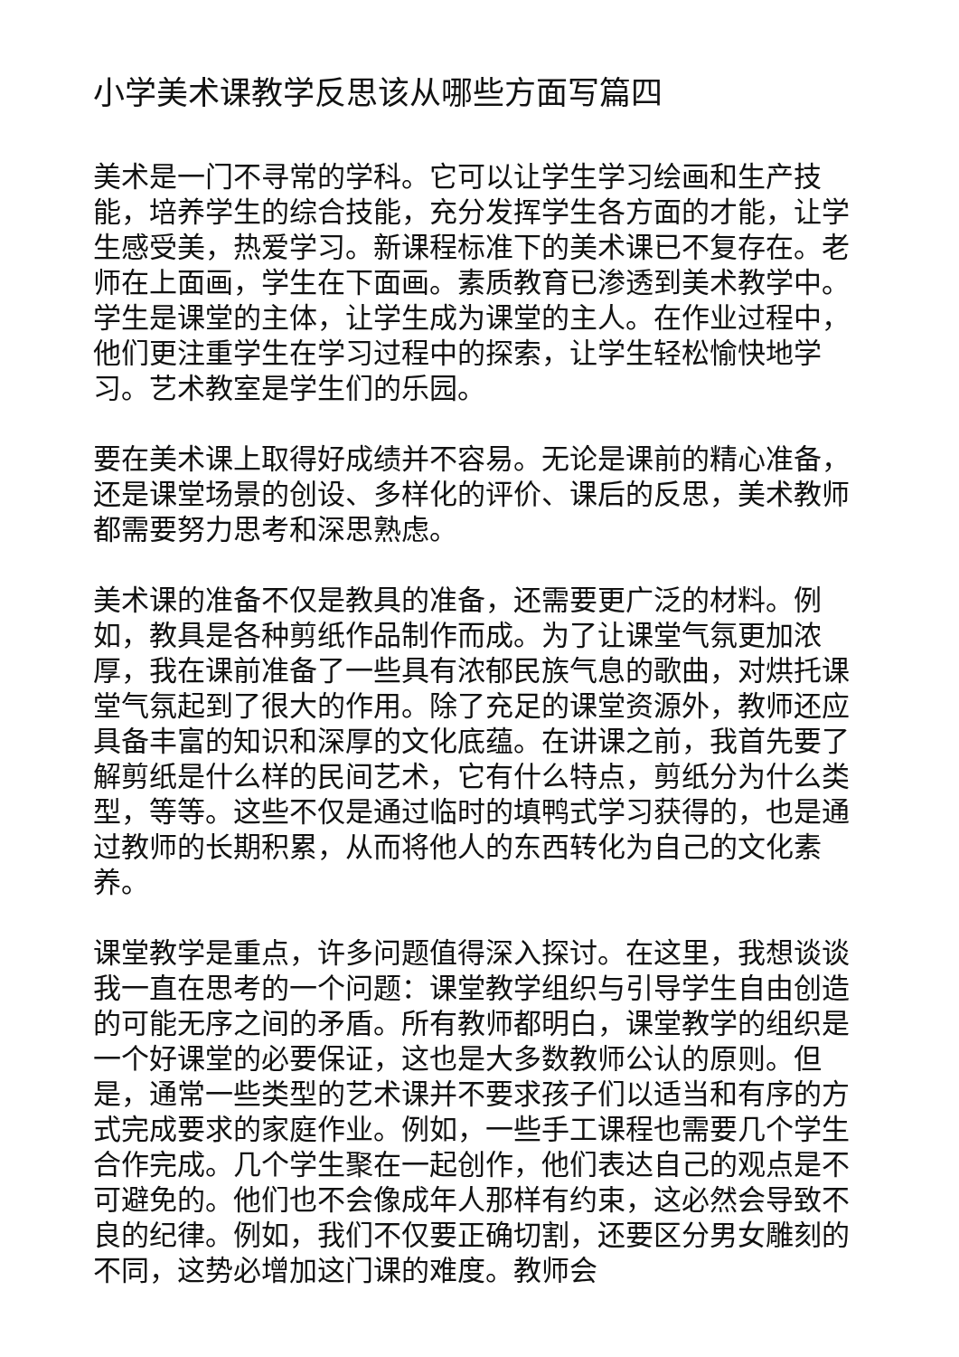小学美术课教学反思该从哪些方面写篇四
美术是一门不寻常的学科。它可以让学生学习绘画和生产技能，培养学生的综合技能，充分发挥学生各方面的才能，让学生感受美，热爱学习。新课程标准下的美术课已不复存在。老师在上面画，学生在下面画。素质教育已渗透到美术教学中。学生是课堂的主体，让学生成为课堂的主人。在作业过程中，他们更注重学生在学习过程中的探索，让学生轻松愉快地学习。艺术教室是学生们的乐园。
要在美术课上取得好成绩并不容易。无论是课前的精心准备，还是课堂场景的创设、多样化的评价、课后的反思，美术教师都需要努力思考和深思熟虑。
美术课的准备不仅是教具的准备，还需要更广泛的材料。例如，教具是各种剪纸作品制作而成。为了让课堂气氛更加浓厚，我在课前准备了一些具有浓郁民族气息的歌曲，对烘托课堂气氛起到了很大的作用。除了充足的课堂资源外，教师还应具备丰富的知识和深厚的文化底蕴。在讲课之前，我首先要了解剪纸是什么样的民间艺术，它有什么特点，剪纸分为什么类型，等等。这些不仅是通过临时的填鸭式学习获得的，也是通过教师的长期积累，从而将他人的东西转化为自己的文化素养。
课堂教学是重点，许多问题值得深入探讨。在这里，我想谈谈我一直在思考的一个问题：课堂教学组织与引导学生自由创造的可能无序之间的矛盾。所有教师都明白，课堂教学的组织是一个好课堂的必要保证，这也是大多数教师公认的原则。但是，通常一些类型的艺术课并不要求孩子们以适当和有序的方式完成要求的家庭作业。例如，一些手工课程也需要几个学生合作完成。几个学生聚在一起创作，他们表达自己的观点是不可避免的。他们也不会像成年人那样有约束，这必然会导致不良的纪律。例如，我们不仅要正确切割，还要区分男女雕刻的不同，这势必增加这门课的难度。教师会